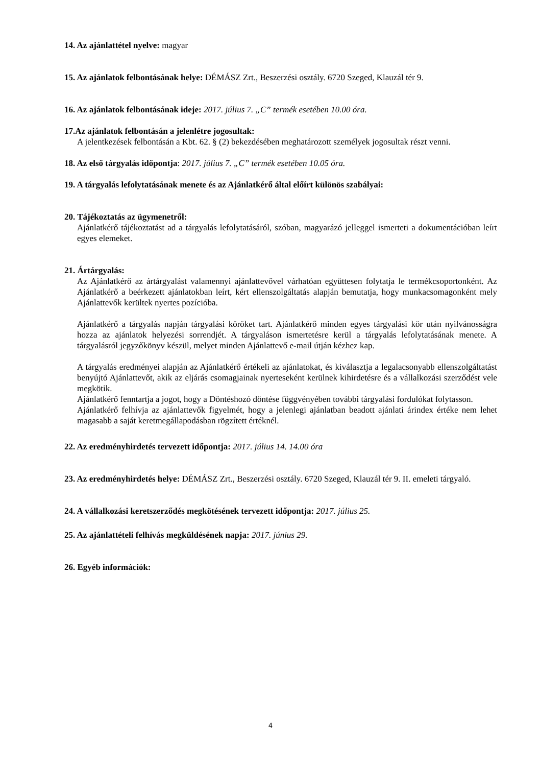14. Az ajánlattétel nyelve: magyar
15. Az ajánlatok felbontásának helye: DÉMÁSZ Zrt., Beszerzési osztály. 6720 Szeged, Klauzál tér 9.
16. Az ajánlatok felbontásának ideje: 2017. július 7. „C” termék esetében 10.00 óra.
17.Az ajánlatok felbontásán a jelenlétre jogosultak:
A jelentkezések felbontásán a Kbt. 62. § (2) bekezdésében meghatározott személyek jogosultak részt venni.
18. Az első tárgyalás időpontja: 2017. július 7. „C” termék esetében 10.05 óra.
19. A tárgyalás lefolytatásának menete és az Ajánlatkérő által előírt különös szabályai:
20. Tájékoztatás az ügymenetről:
Ajánlatkérő tájékoztatást ad a tárgyalás lefolytatásáról, szóban, magyarázó jelleggel ismerteti a dokumentációban leírt egyes elemeket.
21. Ártárgyalás:
Az Ajánlatkérő az ártárgyalást valamennyi ajánlattevővel várhatóan együttesen folytatja le termékcsoportonként. Az Ajánlatkérő a beérkezett ajánlatokban leírt, kért ellenszolgáltatás alapján bemutatja, hogy munkacsomagonként mely Ajánlattevők kerültek nyertes pozícióba.
Ajánlatkérő a tárgyalás napján tárgyalási köröket tart. Ajánlatkérő minden egyes tárgyalási kör után nyilvánosságra hozza az ajánlatok helyezési sorrendjét. A tárgyaláson ismertetésre kerül a tárgyalás lefolytatásának menete. A tárgyalásról jegyzőkönyv készül, melyet minden Ajánlattevő e-mail útján kézhez kap.
A tárgyalás eredményei alapján az Ajánlatkérő értékeli az ajánlatokat, és kiválasztja a legalacsonyabb ellenszolgáltatást benyújtó Ajánlattevőt, akik az eljárás csomagjainak nyerteseként kerülnek kihirdetésre és a vállalkozási szerződést vele megkötik.
Ajánlatkérő fenntartja a jogot, hogy a Döntéshozó döntése függvényében további tárgyalási fordulókat folytasson.
Ajánlatkérő felhívja az ajánlattevők figyelmét, hogy a jelenlegi ajánlatban beadott ajánlati árindex értéke nem lehet magasabb a saját keretmegállapodásban rögzített értéknél.
22. Az eredményhirdetés tervezett időpontja: 2017. július 14. 14.00 óra
23. Az eredményhirdetés helye: DÉMÁSZ Zrt., Beszerzési osztály. 6720 Szeged, Klauzál tér 9. II. emeleti tárgyaló.
24. A vállalkozási keretszerződés megkötésének tervezett időpontja: 2017. július 25.
25. Az ajánlattételi felhívás megküldésének napja: 2017. június 29.
26. Egyéb információk:
4